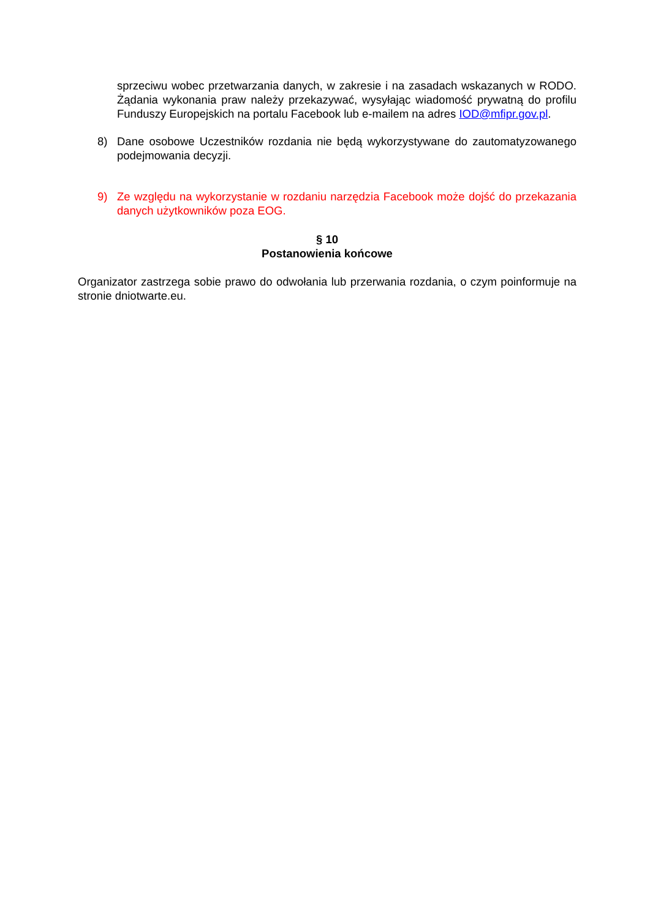sprzeciwu wobec przetwarzania danych, w zakresie i na zasadach wskazanych w RODO. Żądania wykonania praw należy przekazywać, wysyłając wiadomość prywatną do profilu Funduszy Europejskich na portalu Facebook lub e-mailem na adres IOD@mfipr.gov.pl.
8) Dane osobowe Uczestników rozdania nie będą wykorzystywane do zautomatyzowanego podejmowania decyzji.
9) Ze względu na wykorzystanie w rozdaniu narzędzia Facebook może dojść do przekazania danych użytkowników poza EOG.
§ 10
Postanowienia końcowe
Organizator zastrzega sobie prawo do odwołania lub przerwania rozdania, o czym poinformuje na stronie dniotwarte.eu.